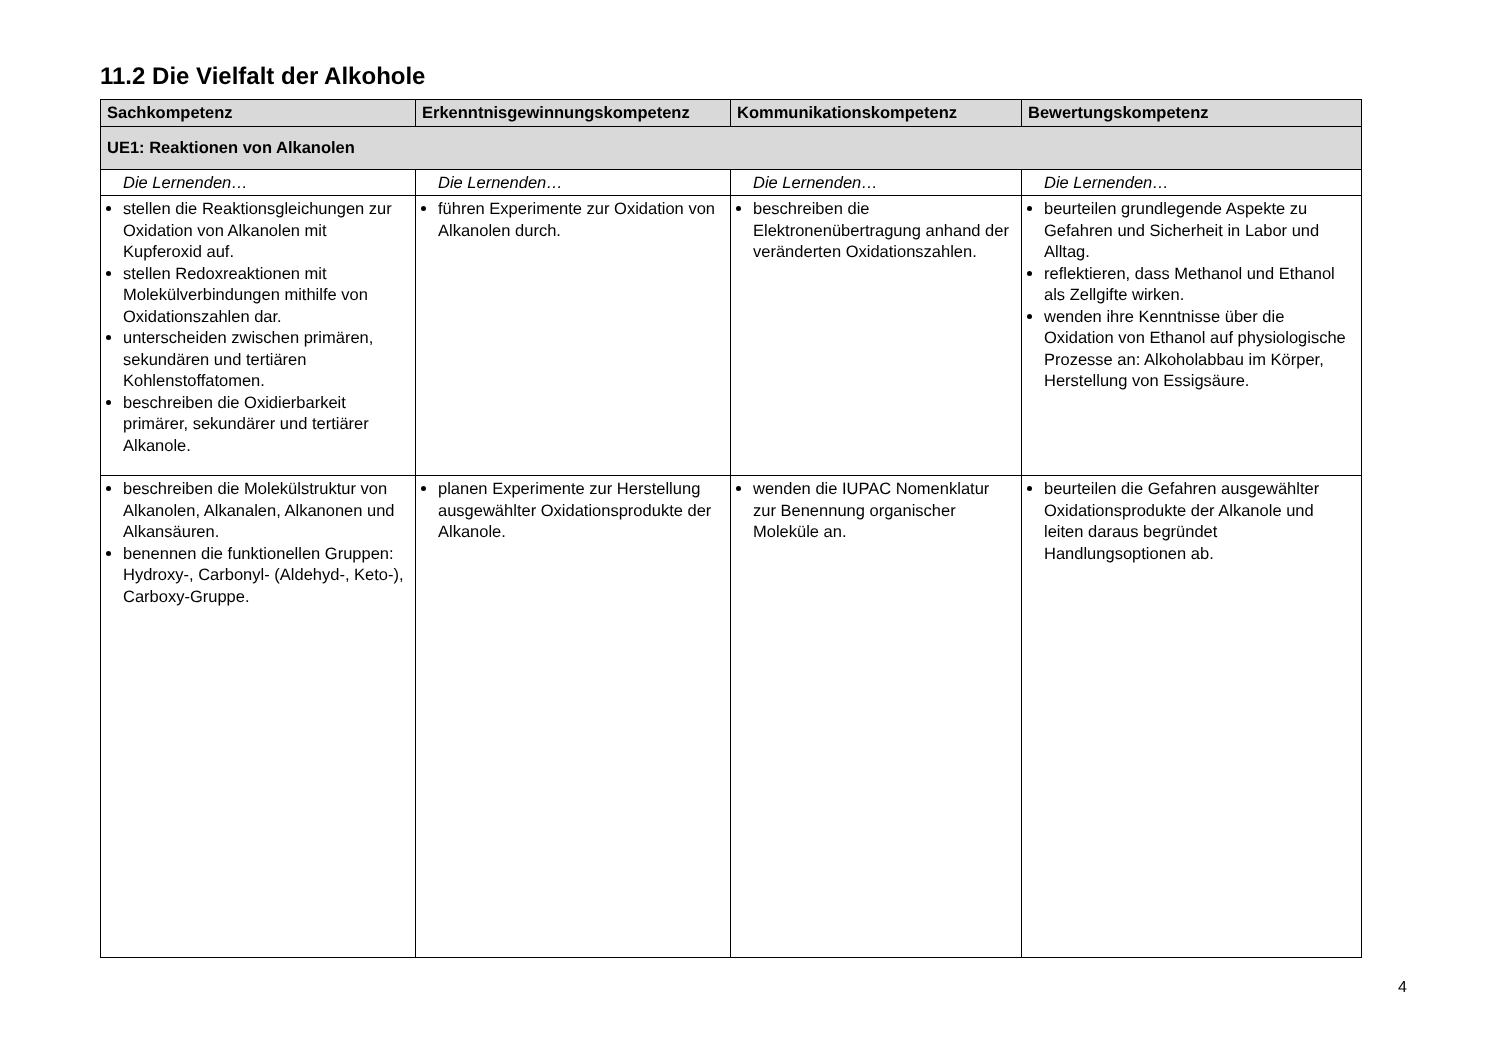11.2 Die Vielfalt der Alkohole
| Sachkompetenz | Erkenntnisgewinnungskompetenz | Kommunikationskompetenz | Bewertungskompetenz |
| --- | --- | --- | --- |
| UE1: Reaktionen von Alkanolen | | | |
| Die Lernenden… | Die Lernenden… | Die Lernenden… | Die Lernenden… |
| stellen die Reaktionsgleichungen zur Oxidation von Alkanolen mit Kupferoxid auf. stellen Redoxreaktionen mit Molekülverbindungen mithilfe von Oxidationszahlen dar. unterscheiden zwischen primären, sekundären und tertiären Kohlenstoffatomen. beschreiben die Oxidierbarkeit primärer, sekundärer und tertiärer Alkanole. | führen Experimente zur Oxidation von Alkanolen durch. | beschreiben die Elektronenübertragung anhand der veränderten Oxidationszahlen. | beurteilen grundlegende Aspekte zu Gefahren und Sicherheit in Labor und Alltag. reflektieren, dass Methanol und Ethanol als Zellgifte wirken. wenden ihre Kenntnisse über die Oxidation von Ethanol auf physiologische Prozesse an: Alkoholabbau im Körper, Herstellung von Essigsäure. |
| beschreiben die Molekülstruktur von Alkanolen, Alkanalen, Alkanonen und Alkansäuren. benennen die funktionellen Gruppen: Hydroxy-, Carbonyl- (Aldehyd-, Keto-), Carboxy-Gruppe. | planen Experimente zur Herstellung ausgewählter Oxidationsprodukte der Alkanole. | wenden die IUPAC Nomenklatur zur Benennung organischer Moleküle an. | beurteilen die Gefahren ausgewählter Oxidationsprodukte der Alkanole und leiten daraus begründet Handlungsoptionen ab. |
4